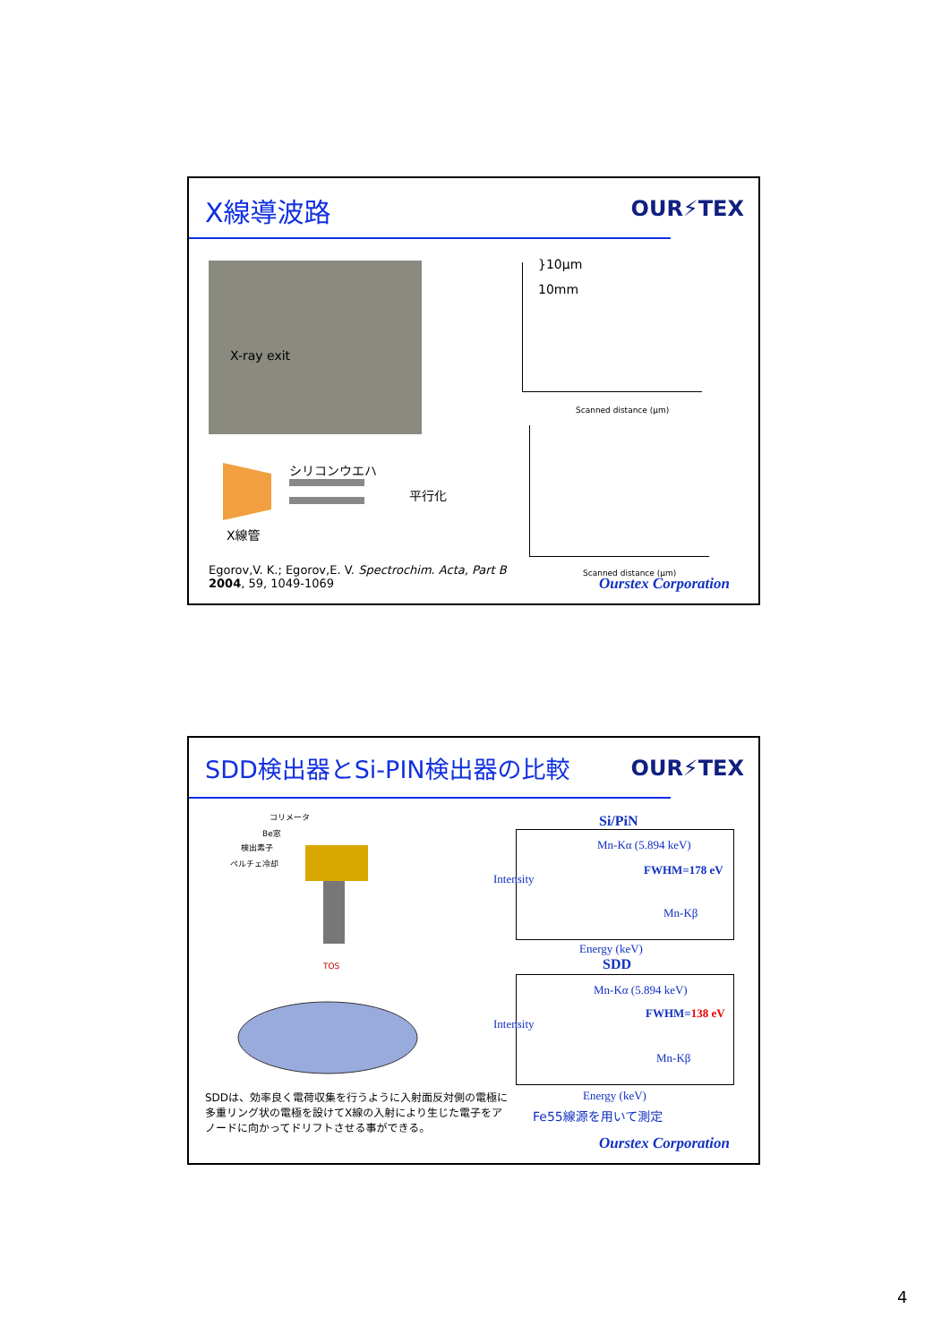X線導波路 OUR⚡TEX
X-ray exit }10μm
10mm
Scanned distance (μm)
Scanned distance (μm)
シリコンウエハ
平行化
X線管
Egorov,V. K.; Egorov,E. V. Spectrochim. Acta, Part B 2004, 59, 1049-1069
Ourstex Corporation
SDD検出器とSi-PIN検出器の比較 OUR⚡TEX
コリメータ
Be窓
検出素子
ペルチェ冷却
TOS
SDDは、効率良く電荷収集を行うように入射面反対側の電極に多重リング状の電極を設けてX線の入射により生じた電子をアノードに向かってドリフトさせる事ができる。
Si/PiN
Mn-Kα (5.894 keV)
FWHM=178 eV
Mn-Kβ
Intensity
Energy (keV)
SDD
Mn-Kα (5.894 keV)
FWHM=138 eV
Mn-Kβ
Intensity
Energy (keV)
Fe55線源を用いて測定
Ourstex Corporation
4